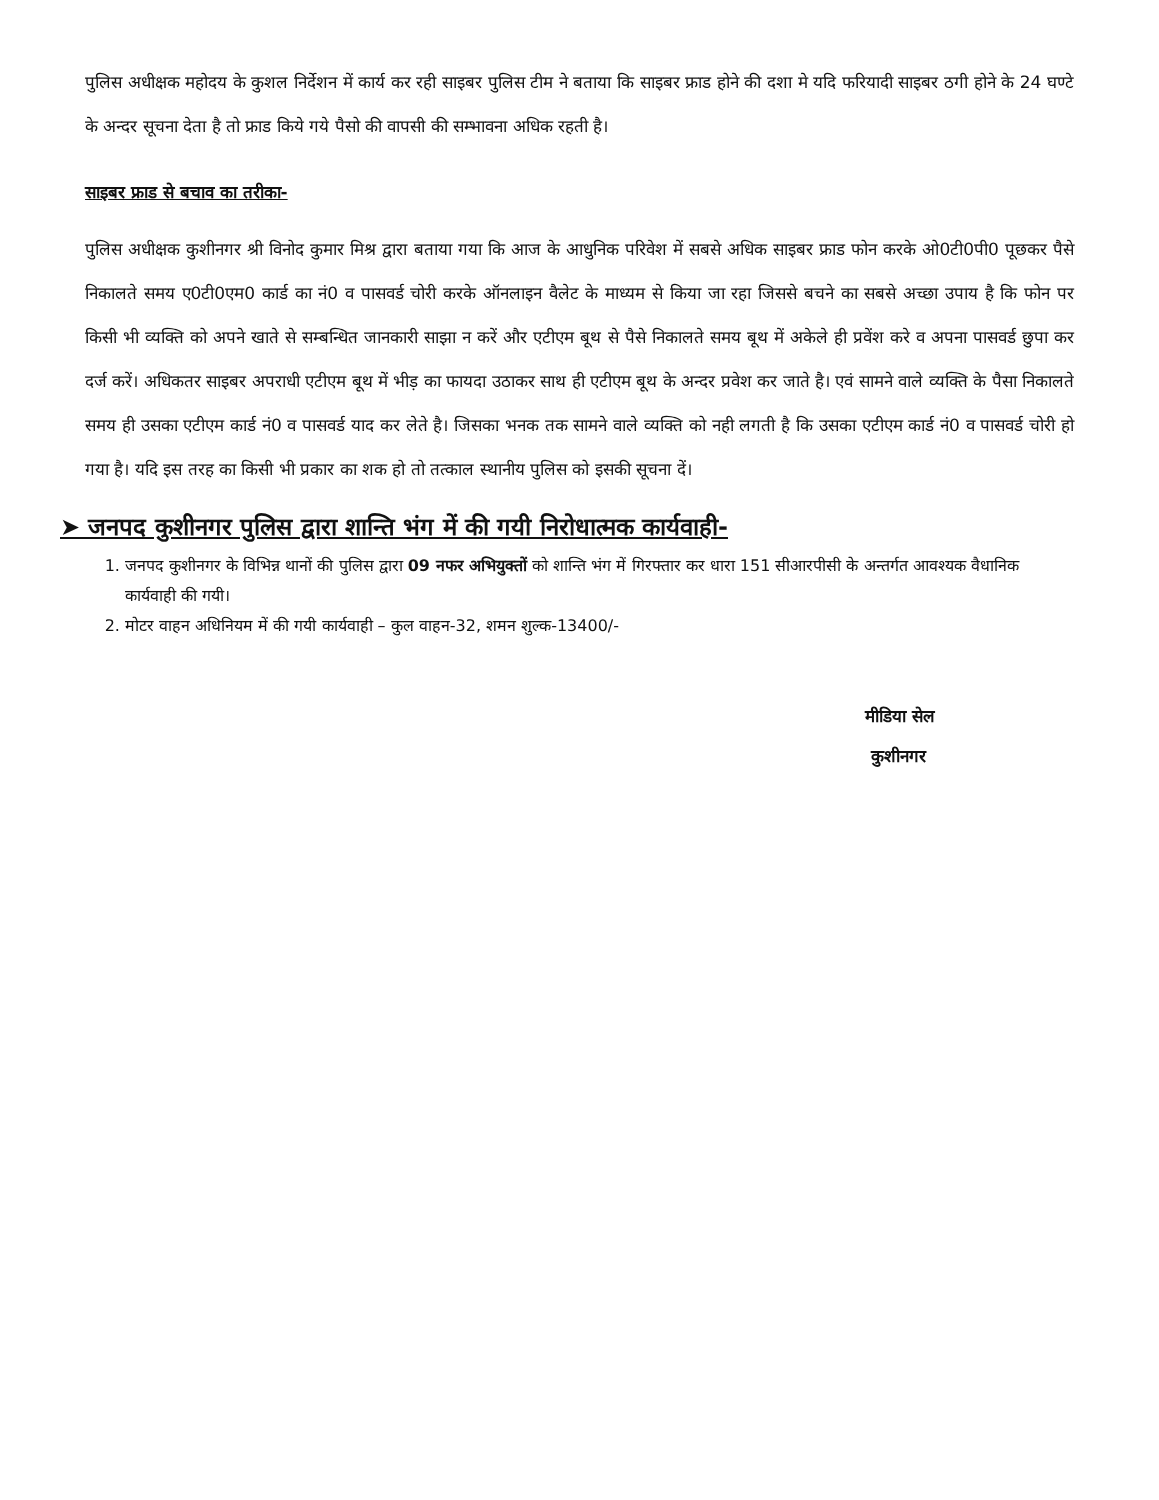पुलिस अधीक्षक महोदय के कुशल निर्देशन में कार्य कर रही साइबर पुलिस टीम ने बताया कि साइबर फ्राड होने की दशा मे यदि फरियादी साइबर ठगी होने के 24 घण्टे के अन्दर सूचना देता है तो फ्राड किये गये पैसो की वापसी की सम्भावना अधिक रहती है।
साइबर फ्राड से बचाव का तरीका-
पुलिस अधीक्षक कुशीनगर श्री विनोद कुमार मिश्र द्वारा बताया गया कि आज के आधुनिक परिवेश में सबसे अधिक साइबर फ्राड फोन करके ओ0टी0पी0 पूछकर पैसे निकालते समय ए0टी0एम0 कार्ड का नं0 व पासवर्ड चोरी करके ऑनलाइन वैलेट के माध्यम से किया जा रहा जिससे बचने का सबसे अच्छा उपाय है कि फोन पर किसी भी व्यक्ति को अपने खाते से सम्बन्धित जानकारी साझा न करें और एटीएम बूथ से पैसे निकालते समय बूथ में अकेले ही प्रवेंश करे व अपना पासवर्ड छुपा कर दर्ज करें। अधिकतर साइबर अपराधी एटीएम बूथ में भीड़ का फायदा उठाकर साथ ही एटीएम बूथ के अन्दर प्रवेश कर जाते है। एवं सामने वाले व्यक्ति के पैसा निकालते समय ही उसका एटीएम कार्ड नं0 व पासवर्ड याद कर लेते है। जिसका भनक तक सामने वाले व्यक्ति को नही लगती है कि उसका एटीएम कार्ड नं0 व पासवर्ड चोरी हो गया है। यदि इस तरह का किसी भी प्रकार का शक हो तो तत्काल स्थानीय पुलिस को इसकी सूचना दें।
➤ जनपद कुशीनगर पुलिस द्वारा शान्ति भंग में की गयी निरोधात्मक कार्यवाही-
1. जनपद कुशीनगर के विभिन्न थानों की पुलिस द्वारा 09 नफर अभियुक्तों को शान्ति भंग में गिरफ्तार कर धारा 151 सीआरपीसी के अन्तर्गत आवश्यक वैधानिक कार्यवाही की गयी।
2. मोटर वाहन अधिनियम में की गयी कार्यवाही – कुल वाहन-32, शमन शुल्क-13400/-
मीडिया सेल
कुशीनगर